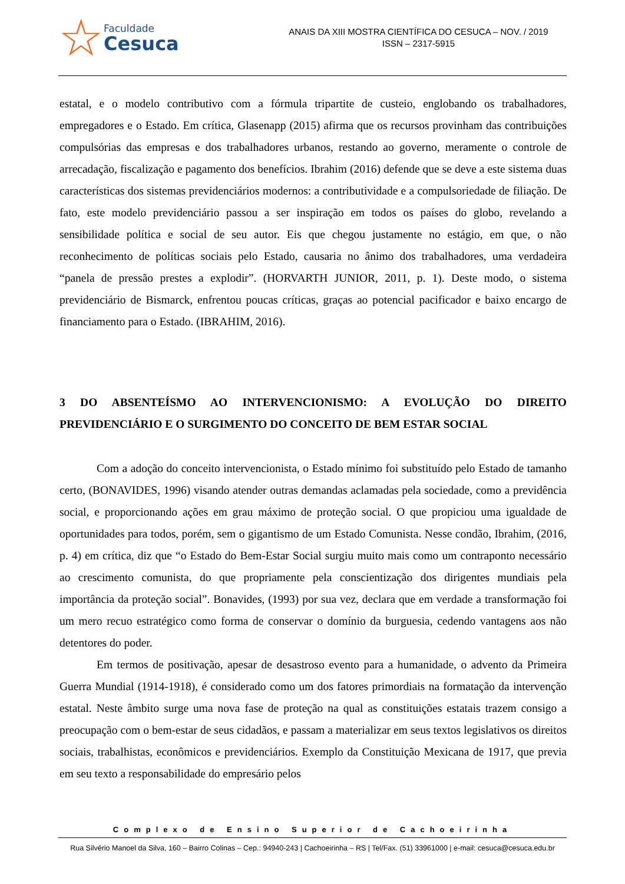☆
Faculdade
Cesuca
ANAIS DA XIII MOSTRA CIENTÍFICA DO CESUCA – NOV. / 2019
ISSN – 2317-5915
estatal, e o modelo contributivo com a fórmula tripartite de custeio, englobando os trabalhadores, empregadores e o Estado. Em crítica, Glasenapp (2015) afirma que os recursos provinham das contribuições compulsórias das empresas e dos trabalhadores urbanos, restando ao governo, meramente o controle de arrecadação, fiscalização e pagamento dos benefícios. Ibrahim (2016) defende que se deve a este sistema duas características dos sistemas previdenciários modernos: a contributividade e a compulsoriedade de filiação. De fato, este modelo previdenciário passou a ser inspiração em todos os países do globo, revelando a sensibilidade política e social de seu autor. Eis que chegou justamente no estágio, em que, o não reconhecimento de políticas sociais pelo Estado, causaria no ânimo dos trabalhadores, uma verdadeira “panela de pressão prestes a explodir”. (HORVARTH JUNIOR, 2011, p. 1). Deste modo, o sistema previdenciário de Bismarck, enfrentou poucas críticas, graças ao potencial pacificador e baixo encargo de financiamento para o Estado. (IBRAHIM, 2016).
3 DO ABSENTEÍSMO AO INTERVENCIONISMO: A EVOLUÇÃO DO DIREITO PREVIDENCIÁRIO E O SURGIMENTO DO CONCEITO DE BEM ESTAR SOCIAL
Com a adoção do conceito intervencionista, o Estado mínimo foi substituído pelo Estado de tamanho certo, (BONAVIDES, 1996) visando atender outras demandas aclamadas pela sociedade, como a previdência social, e proporcionando ações em grau máximo de proteção social. O que propiciou uma igualdade de oportunidades para todos, porém, sem o gigantismo de um Estado Comunista. Nesse condão, Ibrahim, (2016, p. 4) em crítica, diz que “o Estado do Bem-Estar Social surgiu muito mais como um contraponto necessário ao crescimento comunista, do que propriamente pela conscientização dos dirigentes mundiais pela importância da proteção social”. Bonavides, (1993) por sua vez, declara que em verdade a transformação foi um mero recuo estratégico como forma de conservar o domínio da burguesia, cedendo vantagens aos não detentores do poder.
Em termos de positivação, apesar de desastroso evento para a humanidade, o advento da Primeira Guerra Mundial (1914-1918), é considerado como um dos fatores primordiais na formatação da intervenção estatal. Neste âmbito surge uma nova fase de proteção na qual as constituições estatais trazem consigo a preocupação com o bem-estar de seus cidadãos, e passam a materializar em seus textos legislativos os direitos sociais, trabalhistas, econômicos e previdenciários. Exemplo da Constituição Mexicana de 1917, que previa em seu texto a responsabilidade do empresário pelos
Complexo de Ensino Superior de Cachoeirinha
Rua Silvério Manoel da Silva, 160 – Bairro Colinas – Cep.: 94940-243 | Cachoeirinha – RS | Tel/Fax. (51) 33961000 | e-mail: cesuca@cesuca.edu.br